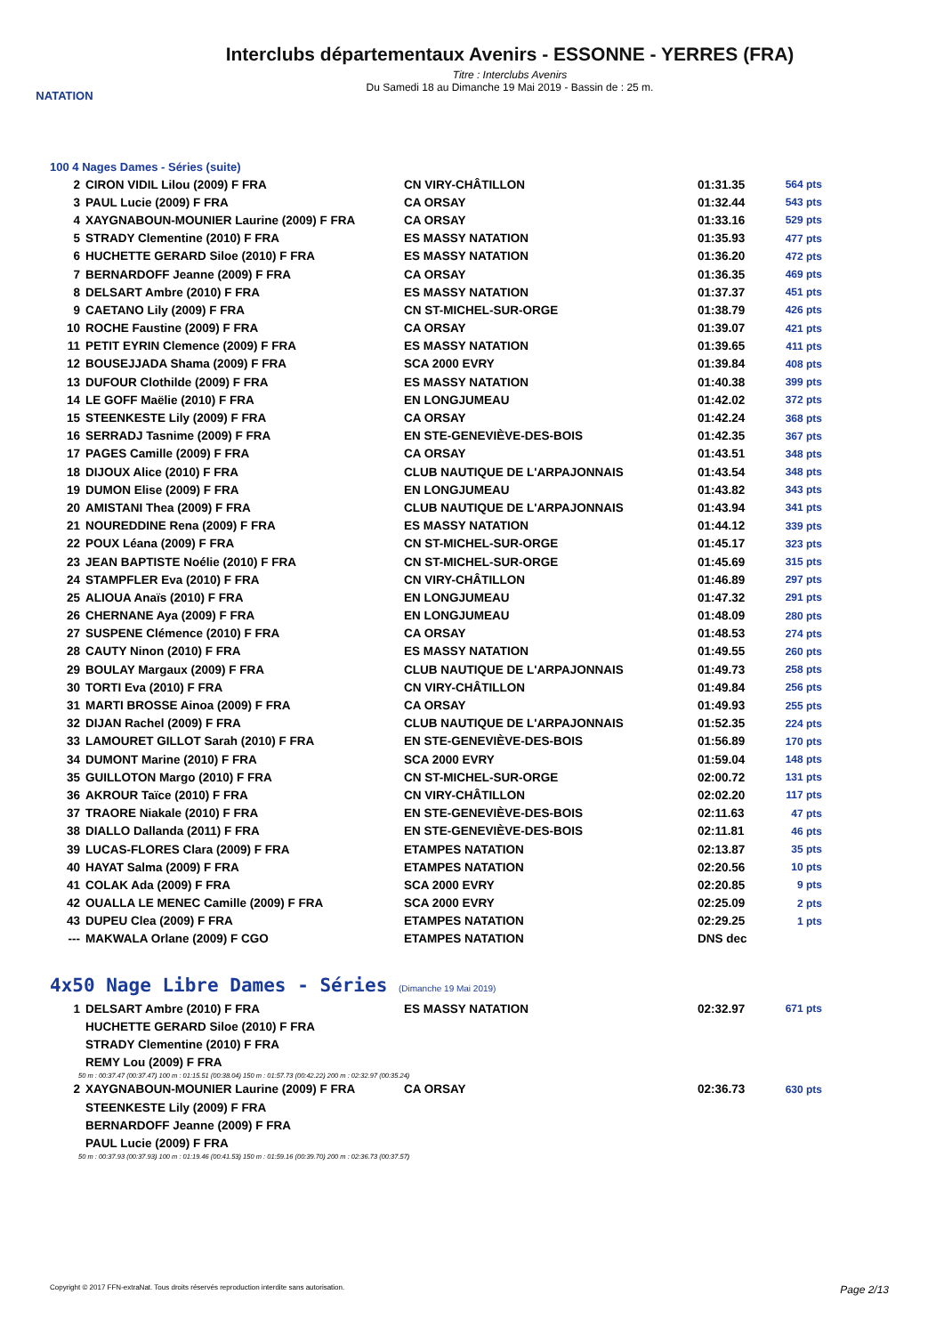NATATION
Interclubs départementaux Avenirs - ESSONNE - YERRES (FRA)
Titre : Interclubs Avenirs
Du Samedi 18 au Dimanche 19 Mai 2019 - Bassin de : 25 m.
100 4 Nages Dames - Séries (suite)
| 2 | CIRON VIDIL Lilou (2009) F FRA | CN VIRY-CHÂTILLON | 01:31.35 | 564 pts |
| 3 | PAUL Lucie (2009) F FRA | CA ORSAY | 01:32.44 | 543 pts |
| 4 | XAYGNABOUN-MOUNIER Laurine (2009) F FRA | CA ORSAY | 01:33.16 | 529 pts |
| 5 | STRADY Clementine (2010) F FRA | ES MASSY NATATION | 01:35.93 | 477 pts |
| 6 | HUCHETTE GERARD Siloe (2010) F FRA | ES MASSY NATATION | 01:36.20 | 472 pts |
| 7 | BERNARDOFF Jeanne (2009) F FRA | CA ORSAY | 01:36.35 | 469 pts |
| 8 | DELSART Ambre (2010) F FRA | ES MASSY NATATION | 01:37.37 | 451 pts |
| 9 | CAETANO Lily (2009) F FRA | CN ST-MICHEL-SUR-ORGE | 01:38.79 | 426 pts |
| 10 | ROCHE Faustine (2009) F FRA | CA ORSAY | 01:39.07 | 421 pts |
| 11 | PETIT EYRIN Clemence (2009) F FRA | ES MASSY NATATION | 01:39.65 | 411 pts |
| 12 | BOUSEJJADA Shama (2009) F FRA | SCA 2000 EVRY | 01:39.84 | 408 pts |
| 13 | DUFOUR Clothilde (2009) F FRA | ES MASSY NATATION | 01:40.38 | 399 pts |
| 14 | LE GOFF Maëlie (2010) F FRA | EN LONGJUMEAU | 01:42.02 | 372 pts |
| 15 | STEENKESTE Lily (2009) F FRA | CA ORSAY | 01:42.24 | 368 pts |
| 16 | SERRADJ Tasnime (2009) F FRA | EN STE-GENEVIÈVE-DES-BOIS | 01:42.35 | 367 pts |
| 17 | PAGES Camille (2009) F FRA | CA ORSAY | 01:43.51 | 348 pts |
| 18 | DIJOUX Alice (2010) F FRA | CLUB NAUTIQUE DE L'ARPAJONNAIS | 01:43.54 | 348 pts |
| 19 | DUMON Elise (2009) F FRA | EN LONGJUMEAU | 01:43.82 | 343 pts |
| 20 | AMISTANI Thea (2009) F FRA | CLUB NAUTIQUE DE L'ARPAJONNAIS | 01:43.94 | 341 pts |
| 21 | NOUREDDINE Rena (2009) F FRA | ES MASSY NATATION | 01:44.12 | 339 pts |
| 22 | POUX Léana (2009) F FRA | CN ST-MICHEL-SUR-ORGE | 01:45.17 | 323 pts |
| 23 | JEAN BAPTISTE Noélie (2010) F FRA | CN ST-MICHEL-SUR-ORGE | 01:45.69 | 315 pts |
| 24 | STAMPFLER Eva (2010) F FRA | CN VIRY-CHÂTILLON | 01:46.89 | 297 pts |
| 25 | ALIOUA Anaïs (2010) F FRA | EN LONGJUMEAU | 01:47.32 | 291 pts |
| 26 | CHERNANE Aya (2009) F FRA | EN LONGJUMEAU | 01:48.09 | 280 pts |
| 27 | SUSPENE Clémence (2010) F FRA | CA ORSAY | 01:48.53 | 274 pts |
| 28 | CAUTY Ninon (2010) F FRA | ES MASSY NATATION | 01:49.55 | 260 pts |
| 29 | BOULAY Margaux (2009) F FRA | CLUB NAUTIQUE DE L'ARPAJONNAIS | 01:49.73 | 258 pts |
| 30 | TORTI Eva (2010) F FRA | CN VIRY-CHÂTILLON | 01:49.84 | 256 pts |
| 31 | MARTI BROSSE Ainoa (2009) F FRA | CA ORSAY | 01:49.93 | 255 pts |
| 32 | DIJAN Rachel (2009) F FRA | CLUB NAUTIQUE DE L'ARPAJONNAIS | 01:52.35 | 224 pts |
| 33 | LAMOURET GILLOT Sarah (2010) F FRA | EN STE-GENEVIÈVE-DES-BOIS | 01:56.89 | 170 pts |
| 34 | DUMONT Marine (2010) F FRA | SCA 2000 EVRY | 01:59.04 | 148 pts |
| 35 | GUILLOTON Margo (2010) F FRA | CN ST-MICHEL-SUR-ORGE | 02:00.72 | 131 pts |
| 36 | AKROUR Taïce (2010) F FRA | CN VIRY-CHÂTILLON | 02:02.20 | 117 pts |
| 37 | TRAORE Niakale (2010) F FRA | EN STE-GENEVIÈVE-DES-BOIS | 02:11.63 | 47 pts |
| 38 | DIALLO Dallanda (2011) F FRA | EN STE-GENEVIÈVE-DES-BOIS | 02:11.81 | 46 pts |
| 39 | LUCAS-FLORES Clara (2009) F FRA | ETAMPES NATATION | 02:13.87 | 35 pts |
| 40 | HAYAT Salma (2009) F FRA | ETAMPES NATATION | 02:20.56 | 10 pts |
| 41 | COLAK Ada (2009) F FRA | SCA 2000 EVRY | 02:20.85 | 9 pts |
| 42 | OUALLA LE MENEC Camille (2009) F FRA | SCA 2000 EVRY | 02:25.09 | 2 pts |
| 43 | DUPEU Clea (2009) F FRA | ETAMPES NATATION | 02:29.25 | 1 pts |
| --- | MAKWALA Orlane (2009) F CGO | ETAMPES NATATION | DNS dec | |
4x50 Nage Libre Dames - Séries (Dimanche 19 Mai 2019)
| 1 | DELSART Ambre (2010) F FRA | ES MASSY NATATION | 02:32.97 | 671 pts |
| | HUCHETTE GERARD Siloe (2010) F FRA | | | |
| | STRADY Clementine (2010) F FRA | | | |
| | REMY Lou (2009) F FRA | | | |
| 50 m : 00:37.47 (00:37.47) 100 m : 01:15.51 (00:38.04) 150 m : 01:57.73 (00:42.22) 200 m : 02:32.97 (00:35.24) | | | | |
| 2 | XAYGNABOUN-MOUNIER Laurine (2009) F FRA | CA ORSAY | 02:36.73 | 630 pts |
| | STEENKESTE Lily (2009) F FRA | | | |
| | BERNARDOFF Jeanne (2009) F FRA | | | |
| | PAUL Lucie (2009) F FRA | | | |
| 50 m : 00:37.93 (00:37.93) 100 m : 01:19.46 (00:41.53) 150 m : 01:59.16 (00:39.70) 200 m : 02:36.73 (00:37.57) | | | | |
Copyright © 2017 FFN-extraNat. Tous droits réservés reproduction interdite sans autorisation. Page 2/13